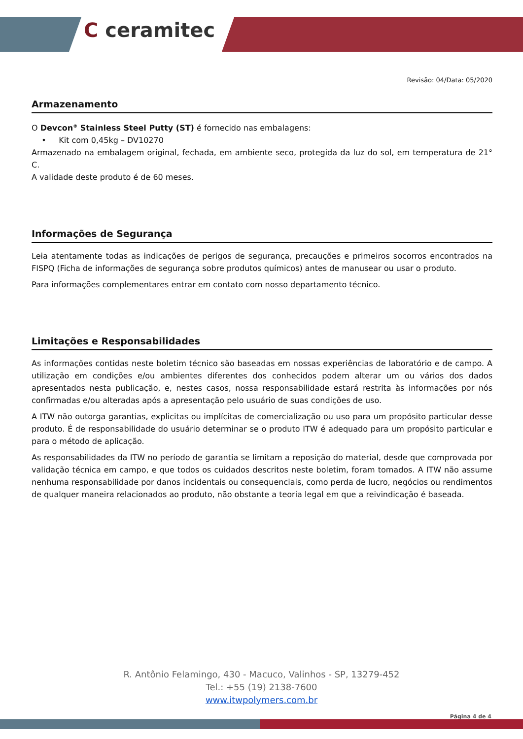C ceramitec
Revisão: 04/Data: 05/2020
Armazenamento
O Devcon<sup>®</sup> Stainless Steel Putty (ST) é fornecido nas embalagens:
• Kit com 0,45kg – DV10270
Armazenado na embalagem original, fechada, em ambiente seco, protegida da luz do sol, em temperatura de 21° C.
A validade deste produto é de 60 meses.
Informações de Segurança
Leia atentamente todas as indicações de perigos de segurança, precauções e primeiros socorros encontrados na FISPQ (Ficha de informações de segurança sobre produtos químicos) antes de manusear ou usar o produto.
Para informações complementares entrar em contato com nosso departamento técnico.
Limitações e Responsabilidades
As informações contidas neste boletim técnico são baseadas em nossas experiências de laboratório e de campo. A utilização em condições e/ou ambientes diferentes dos conhecidos podem alterar um ou vários dos dados apresentados nesta publicação, e, nestes casos, nossa responsabilidade estará restrita às informações por nós confirmadas e/ou alteradas após a apresentação pelo usuário de suas condições de uso.
A ITW não outorga garantias, explicitas ou implícitas de comercialização ou uso para um propósito particular desse produto. É de responsabilidade do usuário determinar se o produto ITW é adequado para um propósito particular e para o método de aplicação.
As responsabilidades da ITW no período de garantia se limitam a reposição do material, desde que comprovada por validação técnica em campo, e que todos os cuidados descritos neste boletim, foram tomados. A ITW não assume nenhuma responsabilidade por danos incidentais ou consequenciais, como perda de lucro, negócios ou rendimentos de qualquer maneira relacionados ao produto, não obstante a teoria legal em que a reivindicação é baseada.
R. Antônio Felamingo, 430 - Macuco, Valinhos - SP, 13279-452
Tel.: +55 (19) 2138-7600
www.itwpolymers.com.br
Página 4 de 4